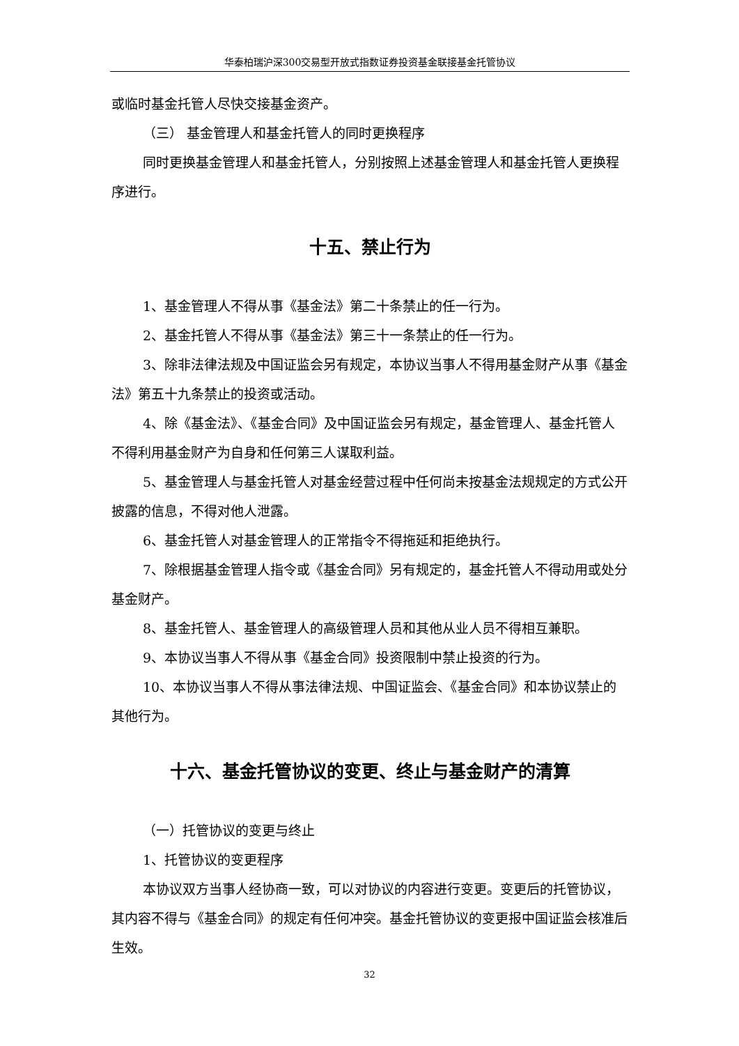华泰柏瑞沪深300交易型开放式指数证券投资基金联接基金托管协议
或临时基金托管人尽快交接基金资产。
（三） 基金管理人和基金托管人的同时更换程序
同时更换基金管理人和基金托管人，分别按照上述基金管理人和基金托管人更换程序进行。
十五、禁止行为
1、基金管理人不得从事《基金法》第二十条禁止的任一行为。
2、基金托管人不得从事《基金法》第三十一条禁止的任一行为。
3、除非法律法规及中国证监会另有规定，本协议当事人不得用基金财产从事《基金法》第五十九条禁止的投资或活动。
4、除《基金法》、《基金合同》及中国证监会另有规定，基金管理人、基金托管人不得利用基金财产为自身和任何第三人谋取利益。
5、基金管理人与基金托管人对基金经营过程中任何尚未按基金法规规定的方式公开披露的信息，不得对他人泄露。
6、基金托管人对基金管理人的正常指令不得拖延和拒绝执行。
7、除根据基金管理人指令或《基金合同》另有规定的，基金托管人不得动用或处分基金财产。
8、基金托管人、基金管理人的高级管理人员和其他从业人员不得相互兼职。
9、本协议当事人不得从事《基金合同》投资限制中禁止投资的行为。
10、本协议当事人不得从事法律法规、中国证监会、《基金合同》和本协议禁止的其他行为。
十六、基金托管协议的变更、终止与基金财产的清算
（一）托管协议的变更与终止
1、托管协议的变更程序
本协议双方当事人经协商一致，可以对协议的内容进行变更。变更后的托管协议，其内容不得与《基金合同》的规定有任何冲突。基金托管协议的变更报中国证监会核准后生效。
32